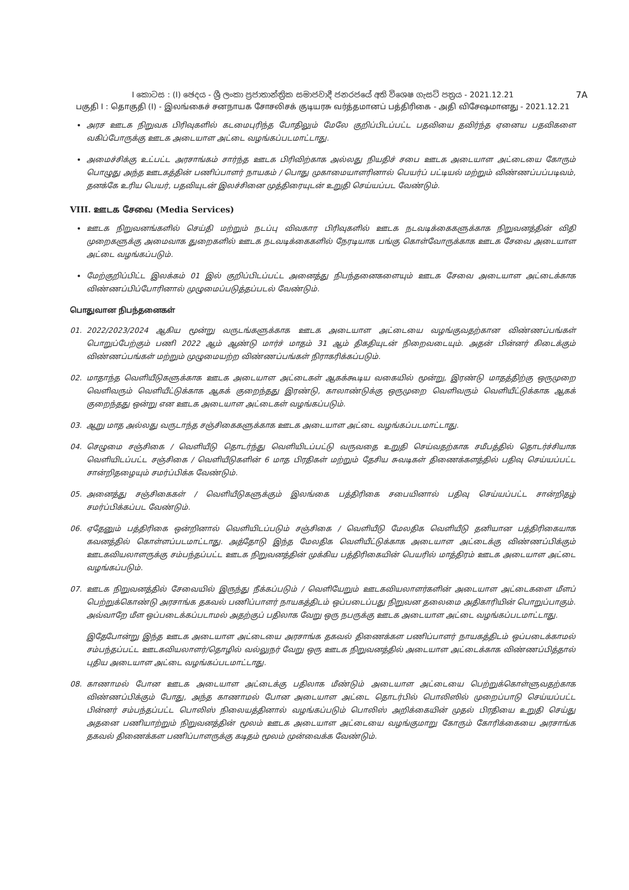I කොටස : (I) ඡෙදය - ශ්‍රී ලංකා ප්‍රජාතාන්ත්‍රික සමාජවාදී ජනරජයේ අති විශෙෂ ගැසට් පත්‍රය - 2021.12.21 7A
பகுதி I : தொகுதி (I) - இலங்கைச் சனநாயக சோசலிசக் குடியரசு வர்த்தமானப் பத்திரிகை - அதி விசேஷமானது - 2021.12.21
அரச ஊடக நிறுவக பிரிவுகளில் கடமைபுரிந்த போதிலும் மேலே குறிப்பிடப்பட்ட பதவியை தவிர்ந்த ஏனைய பதவிகளை வகிப்போருக்கு ஊடக அடையாள அட்டை வழங்கப்படமாட்டாது.
அமைச்சிக்கு உட்பட்ட அரசாங்கம் சார்ந்த ஊடக பிரிவிற்காக அல்லது நியதிச் சபை ஊடக அடையாள அட்டையை கோரும் பொழுது அந்த ஊடகத்தின் பணிப்பாளர் நாயகம் / பொது முகாமையாளரினால் பெயர்ப் பட்டியல் மற்றும் விண்ணப்பப்படிவம், தனக்கே உரிய பெயர், பதவியுடன் இலச்சினை முத்திரையுடன் உறுதி செய்யப்பட வேண்டும்.
VIII. ஊடக சேவை (Media Services)
ஊடக நிறுவனங்களில் செய்தி மற்றும் நடப்பு விவகார பிரிவுகளில் ஊடக நடவடிக்கைகளுக்காக நிறுவனத்தின் விதி முறைகளுக்கு அமைவாக துறைகளில் ஊடக நடவடிக்கைகளில் நேரடியாக பங்கு கொள்வோருக்காக ஊடக சேவை அடையாள அட்டை வழங்கப்படும்.
மேற்குறிப்பிட்ட இலக்கம் 01 இல் குறிப்பிடப்பட்ட அனைத்து நிபந்தனைகளையும் ஊடக சேவை அடையாள அட்டைக்காக விண்ணப்பிப்போரினால் முழுமைப்படுத்தப்படல் வேண்டும்.
பொதுவான நிபந்தனைகள்
01. 2022/2023/2024 ஆகிய மூன்று வருடங்களுக்காக ஊடக அடையாள அட்டையை வழங்குவதற்கான விண்ணப்பங்கள் பொறுப்பேற்கும் பணி 2022 ஆம் ஆண்டு மார்ச் மாதம் 31 ஆம் திகதியுடன் நிறைவடையும். அதன் பின்னர் கிடைக்கும் விண்ணப்பங்கள் மற்றும் முழுமையற்ற விண்ணப்பங்கள் நிராகரிக்கப்படும்.
02. மாதாந்த வெளியீடுகளுக்காக ஊடக அடையாள அட்டைகள் ஆகக்கூடிய வகையில் மூன்று, இரண்டு மாதத்திற்கு ஒருமுறை வெளிவரும் வெளியீட்டுக்காக ஆகக் குறைந்தது இரண்டு, காலாண்டுக்கு ஒருமுறை வெளிவரும் வெளியீட்டுக்காக ஆகக் குறைந்தது ஒன்று என ஊடக அடையாள அட்டைகள் வழங்கப்படும்.
03. ஆறு மாத அல்லது வருடாந்த சஞ்சிகைகளுக்காக ஊடக அடையாள அட்டை வழங்கப்படமாட்டாது.
04. செழுமை சஞ்சிகை / வெளியீடு தொடர்ந்து வெளியிடப்பட்டு வருவதை உறுதி செய்வதற்காக சமீபத்தில் தொடர்ச்சியாக வெளியிடப்பட்ட சஞ்சிகை / வெளியீடுகளின் 6 மாத பிரதிகள் மற்றும் தேசிய சுவடிகள் திணைக்களத்தில் பதிவு செய்யப்பட்ட சான்றிதழையும் சமர்ப்பிக்க வேண்டும்.
05. அனைத்து சஞ்சிகைகள் / வெளியீடுகளுக்கும் இலங்கை பத்திரிகை சபையினால் பதிவு செய்யப்பட்ட சான்றிதழ் சமர்ப்பிக்கப்பட வேண்டும்.
06. ஏதேனும் பத்திரிகை ஒன்றினால் வெளியிடப்படும் சஞ்சிகை / வெளியீடு மேலதிக வெளியீடு தனியான பத்திரிகையாக கவனத்தில் கொள்ளப்படமாட்டாது. அத்தோடு இந்த மேலதிக வெளியீட்டுக்காக அடையாள அட்டைக்கு விண்ணப்பிக்கும் ஊடகவியலாளருக்கு சம்பந்தப்பட்ட ஊடக நிறுவனத்தின் முக்கிய பத்திரிகையின் பெயரில் மாத்திரம் ஊடக அடையாள அட்டை வழங்கப்படும்.
07. ஊடக நிறுவனத்தில் சேவையில் இருந்து நீக்கப்படும் / வெளியேறும் ஊடகவியலாளர்களின் அடையாள அட்டைகளை மீளப் பெற்றுக்கொண்டு அரசாங்க தகவல் பணிப்பாளர் நாயகத்திடம் ஒப்படைப்பது நிறுவன தலைமை அதிகாரியின் பொறுப்பாகும். அவ்வாறே மீள ஒப்படைக்கப்படாமல் அதற்குப் பதிலாக வேறு ஒரு நபருக்கு ஊடக அடையாள அட்டை வழங்கப்படமாட்டாது.
இதேபோன்று இந்த ஊடக அடையாள அட்டையை அரசாங்க தகவல் திணைக்கள பணிப்பாளர் நாயகத்திடம் ஒப்படைக்காமல் சம்பந்தப்பட்ட ஊடகவியலாளர்/தொழில் வல்லுநர் வேறு ஒரு ஊடக நிறுவனத்தில் அடையாள அட்டைக்காக விண்ணப்பித்தால் புதிய அடையாள அட்டை வழங்கப்படமாட்டாது.
08. காணாமல் போன ஊடக அடையாள அட்டைக்கு பதிலாக மீண்டும் அடையாள அட்டையை பெற்றுக்கொள்ளுவதற்காக விண்ணப்பிக்கும் போது, அந்த காணாமல் போன அடையாள அட்டை தொடர்பில் பொலிஸில் முறைப்பாடு செய்யப்பட்ட பின்னர் சம்பந்தப்பட்ட பொலிஸ் நிலையத்தினால் வழங்கப்படும் பொலிஸ் அறிக்கையின் முதல் பிரதியை உறுதி செய்து அதனை பணியாற்றும் நிறுவனத்தின் மூலம் ஊடக அடையாள அட்டையை வழங்குமாறு கோரும் கோரிக்கையை அரசாங்க தகவல் திணைக்கள பணிப்பாளருக்கு கடிதம் மூலம் முன்வைக்க வேண்டும்.